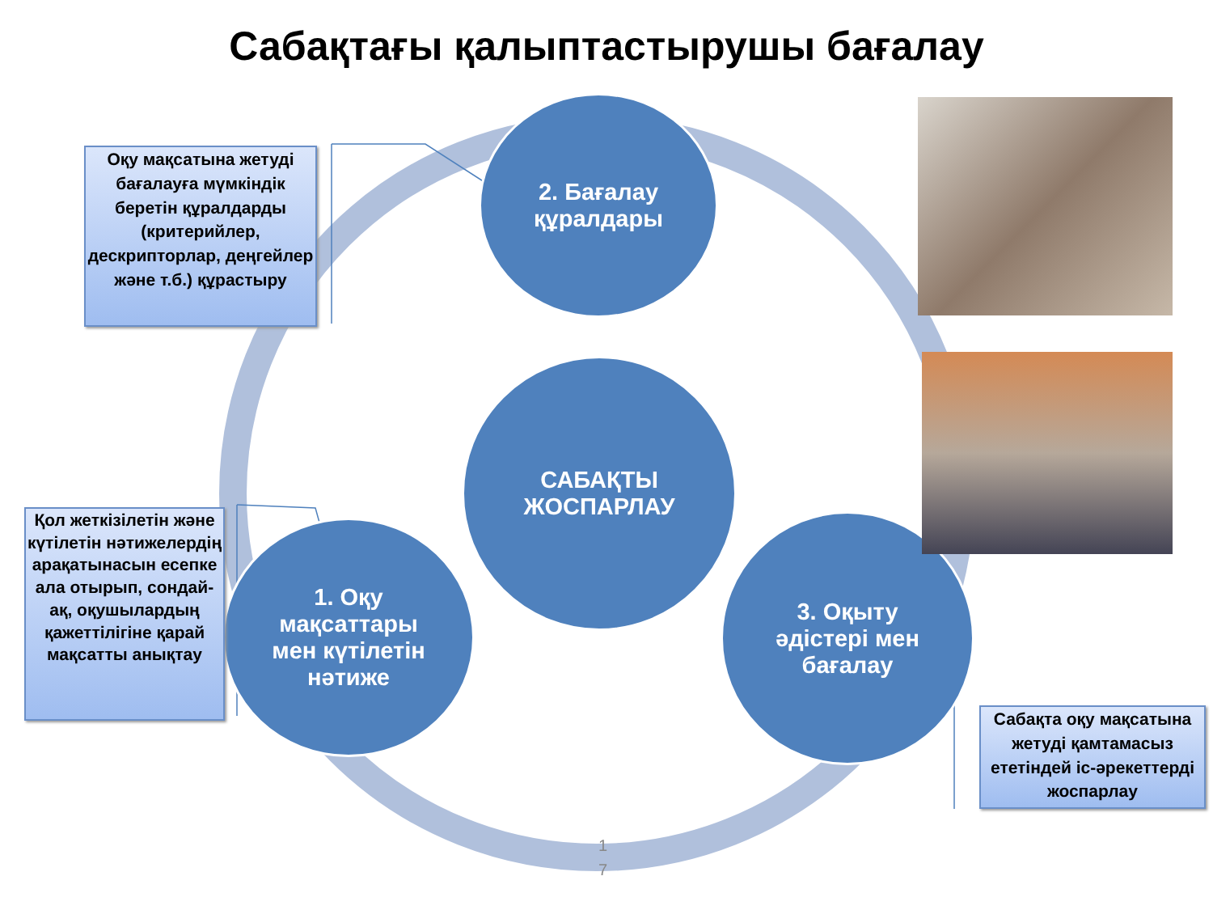Сабақтағы қалыптастырушы бағалау
2. Бағалау
құралдары
САБАҚТЫ
ЖОСПАРЛАУ
1. Оқу
мақсаттары
мен күтілетін
нәтиже
3. Оқыту
әдістері мен
бағалау
Оқу мақсатына жетуді бағалауға мүмкіндік беретін құралдарды (критерийлер, дескрипторлар, деңгейлер және т.б.) құрастыру
Қол жеткізілетін және күтілетін нәтижелердің арақатынасын есепке ала отырып, сондай-ақ, оқушылардың қажеттілігіне қарай мақсатты анықтау
Сабақта оқу мақсатына жетуді қамтамасыз ететіндей іс-әрекеттерді жоспарлау
1
7